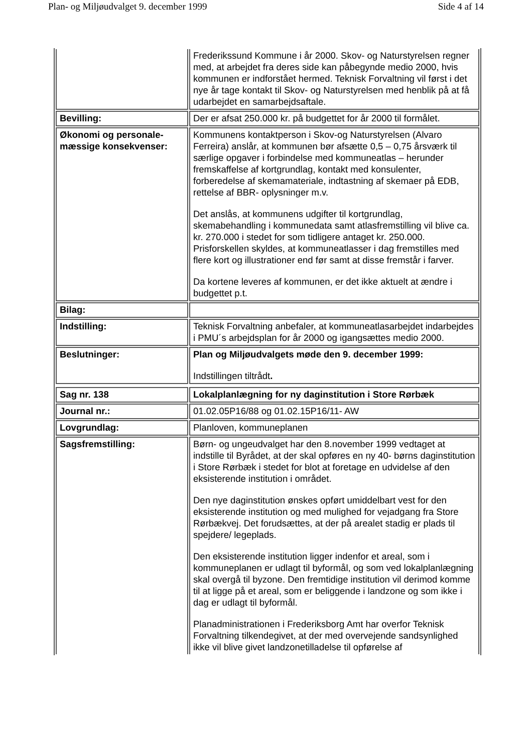Plan- og Miljøudvalget 9. december 1999 Side 4 af 14
| | Frederikssund Kommune i år 2000. Skov- og Naturstyrelsen regner med, at arbejdet fra deres side kan påbegynde medio 2000, hvis kommunen er indforstået hermed. Teknisk Forvaltning vil først i det nye år tage kontakt til Skov- og Naturstyrelsen med henblik på at få udarbejdet en samarbejdsaftale. |
| Bevilling: | Der er afsat 250.000 kr. på budgettet for år 2000 til formålet. |
| Økonomi og personale-mæssige konsekvenser: | Kommunens kontaktperson i Skov-og Naturstyrelsen (Alvaro Ferreira) anslår, at kommunen bør afsætte 0,5 – 0,75 årsværk til særlige opgaver i forbindelse med kommuneatlas – herunder fremskaffelse af kortgrundlag, kontakt med konsulenter, forberedelse af skemamateriale, indtastning af skemaer på EDB, rettelse af BBR- oplysninger m.v. Det anslås, at kommunens udgifter til kortgrundlag, skemabehandling i kommunedata samt atlasfremstilling vil blive ca. kr. 270.000 i stedet for som tidligere antaget kr. 250.000. Prisforskellen skyldes, at kommuneatlasser i dag fremstilles med flere kort og illustrationer end før samt at disse fremstår i farver. Da kortene leveres af kommunen, er det ikke aktuelt at ændre i budgettet p.t. |
| Bilag: | |
| Indstilling: | Teknisk Forvaltning anbefaler, at kommuneatlasarbejdet indarbejdes i PMU´s arbejdsplan for år 2000 og igangsættes medio 2000. |
| Beslutninger: | Plan og Miljøudvalgets møde den 9. december 1999: Indstillingen tiltrådt . |
| Sag nr. 138 | Lokalplanlægning for ny daginstitution i Store Rørbæk |
| Journal nr.: | 01.02.05P16/88 og 01.02.15P16/11- AW |
| Lovgrundlag: | Planloven, kommuneplanen |
| Sagsfremstilling: | Børn- og ungeudvalget har den 8.november 1999 vedtaget at indstille til Byrådet, at der skal opføres en ny 40- børns daginstitution i Store Rørbæk i stedet for blot at foretage en udvidelse af den eksisterende institution i området. Den nye daginstitution ønskes opført umiddelbart vest for den eksisterende institution og med mulighed for vejadgang fra Store Rørbækvej. Det forudsættes, at der på arealet stadig er plads til spejdere/ legeplads. Den eksisterende institution ligger indenfor et areal, som i kommuneplanen er udlagt til byformål, og som ved lokalplanlægning skal overgå til byzone. Den fremtidige institution vil derimod komme til at ligge på et areal, som er beliggende i landzone og som ikke i dag er udlagt til byformål. Planadministrationen i Frederiksborg Amt har overfor Teknisk Forvaltning tilkendegivet, at der med overvejende sandsynlighed ikke vil blive givet landzonetilladelse til opførelse af |